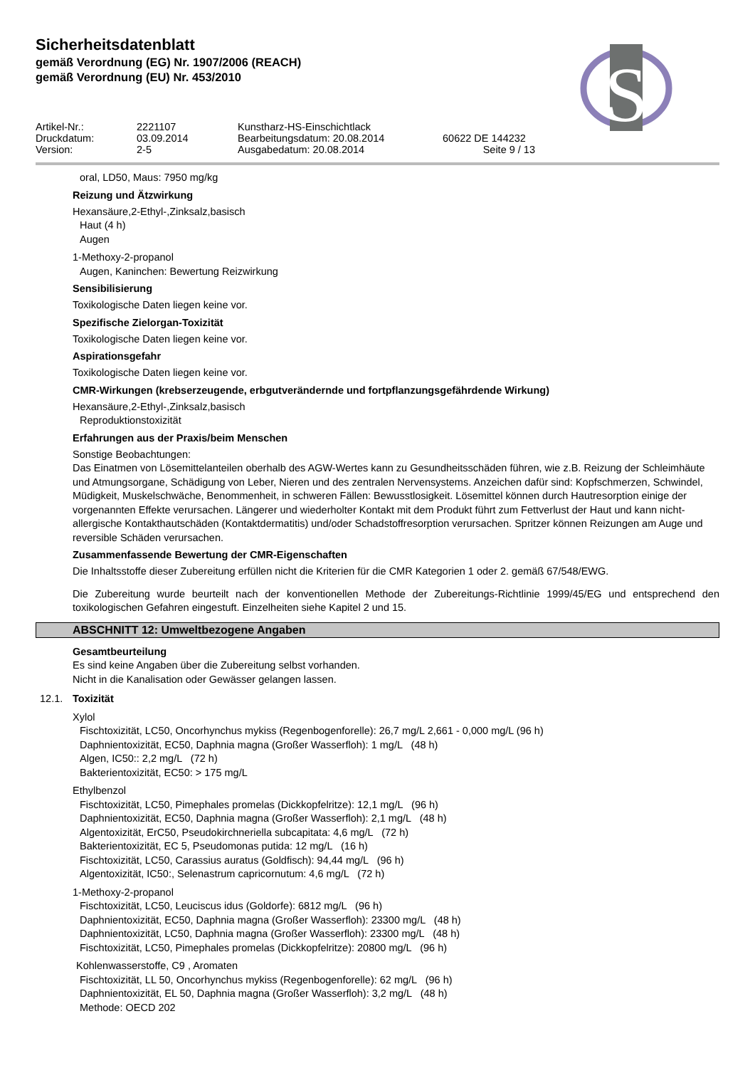Sicherheitsdatenblatt
gemäß Verordnung (EG) Nr. 1907/2006 (REACH)
gemäß Verordnung (EU) Nr. 453/2010
S
Artikel-Nr.:
2221107
Kunstharz-HS-Einschichtlack
Druckdatum:
03.09.2014
Bearbeitungsdatum: 20.08.2014
60622 DE 144232
Version:
2-5
Ausgabedatum: 20.08.2014
Seite 9 / 13
oral, LD50, Maus: 7950 mg/kg
Reizung und Ätzwirkung
Hexansäure,2-Ethyl-,Zinksalz,basisch
Haut (4 h)
Augen
1-Methoxy-2-propanol
Augen, Kaninchen: Bewertung Reizwirkung
Sensibilisierung
Toxikologische Daten liegen keine vor.
Spezifische Zielorgan-Toxizität
Toxikologische Daten liegen keine vor.
Aspirationsgefahr
Toxikologische Daten liegen keine vor.
CMR-Wirkungen (krebserzeugende, erbgutverändernde und fortpflanzungsgefährdende Wirkung)
Hexansäure,2-Ethyl-,Zinksalz,basisch
Reproduktionstoxizität
Erfahrungen aus der Praxis/beim Menschen
Sonstige Beobachtungen:
Das Einatmen von Lösemittelanteilen oberhalb des AGW-Wertes kann zu Gesundheitsschäden führen, wie z.B. Reizung der Schleimhäute und Atmungsorgane, Schädigung von Leber, Nieren und des zentralen Nervensystems. Anzeichen dafür sind: Kopfschmerzen, Schwindel, Müdigkeit, Muskelschwäche, Benommenheit, in schweren Fällen: Bewusstlosigkeit. Lösemittel können durch Hautresorption einige der vorgenannten Effekte verursachen. Längerer und wiederholter Kontakt mit dem Produkt führt zum Fettverlust der Haut und kann nicht-allergische Kontakthautschäden (Kontaktdermatitis) und/oder Schadstoffresorption verursachen. Spritzer können Reizungen am Auge und reversible Schäden verursachen.
Zusammenfassende Bewertung der CMR-Eigenschaften
Die Inhaltsstoffe dieser Zubereitung erfüllen nicht die Kriterien für die CMR Kategorien 1 oder 2. gemäß 67/548/EWG.
Die Zubereitung wurde beurteilt nach der konventionellen Methode der Zubereitungs-Richtlinie 1999/45/EG und entsprechend den toxikologischen Gefahren eingestuft. Einzelheiten siehe Kapitel 2 und 15.
ABSCHNITT 12: Umweltbezogene Angaben
Gesamtbeurteilung
Es sind keine Angaben über die Zubereitung selbst vorhanden.
Nicht in die Kanalisation oder Gewässer gelangen lassen.
12.1. Toxizität
Xylol
Fischtoxizität, LC50, Oncorhynchus mykiss (Regenbogenforelle): 26,7 mg/L 2,661 - 0,000 mg/L (96 h)
Daphnientoxizität, EC50, Daphnia magna (Großer Wasserfloh): 1 mg/L (48 h)
Algen, IC50:: 2,2 mg/L (72 h)
Bakterientoxizität, EC50: > 175 mg/L
Ethylbenzol
Fischtoxizität, LC50, Pimephales promelas (Dickkopfelritze): 12,1 mg/L (96 h)
Daphnientoxizität, EC50, Daphnia magna (Großer Wasserfloh): 2,1 mg/L (48 h)
Algentoxizität, ErC50, Pseudokirchneriella subcapitata: 4,6 mg/L (72 h)
Bakterientoxizität, EC 5, Pseudomonas putida: 12 mg/L (16 h)
Fischtoxizität, LC50, Carassius auratus (Goldfisch): 94,44 mg/L (96 h)
Algentoxizität, IC50:, Selenastrum capricornutum: 4,6 mg/L (72 h)
1-Methoxy-2-propanol
Fischtoxizität, LC50, Leuciscus idus (Goldorfe): 6812 mg/L (96 h)
Daphnientoxizität, EC50, Daphnia magna (Großer Wasserfloh): 23300 mg/L (48 h)
Daphnientoxizität, LC50, Daphnia magna (Großer Wasserfloh): 23300 mg/L (48 h)
Fischtoxizität, LC50, Pimephales promelas (Dickkopfelritze): 20800 mg/L (96 h)
Kohlenwasserstoffe, C9 , Aromaten
Fischtoxizität, LL 50, Oncorhynchus mykiss (Regenbogenforelle): 62 mg/L (96 h)
Daphnientoxizität, EL 50, Daphnia magna (Großer Wasserfloh): 3,2 mg/L (48 h)
Methode: OECD 202